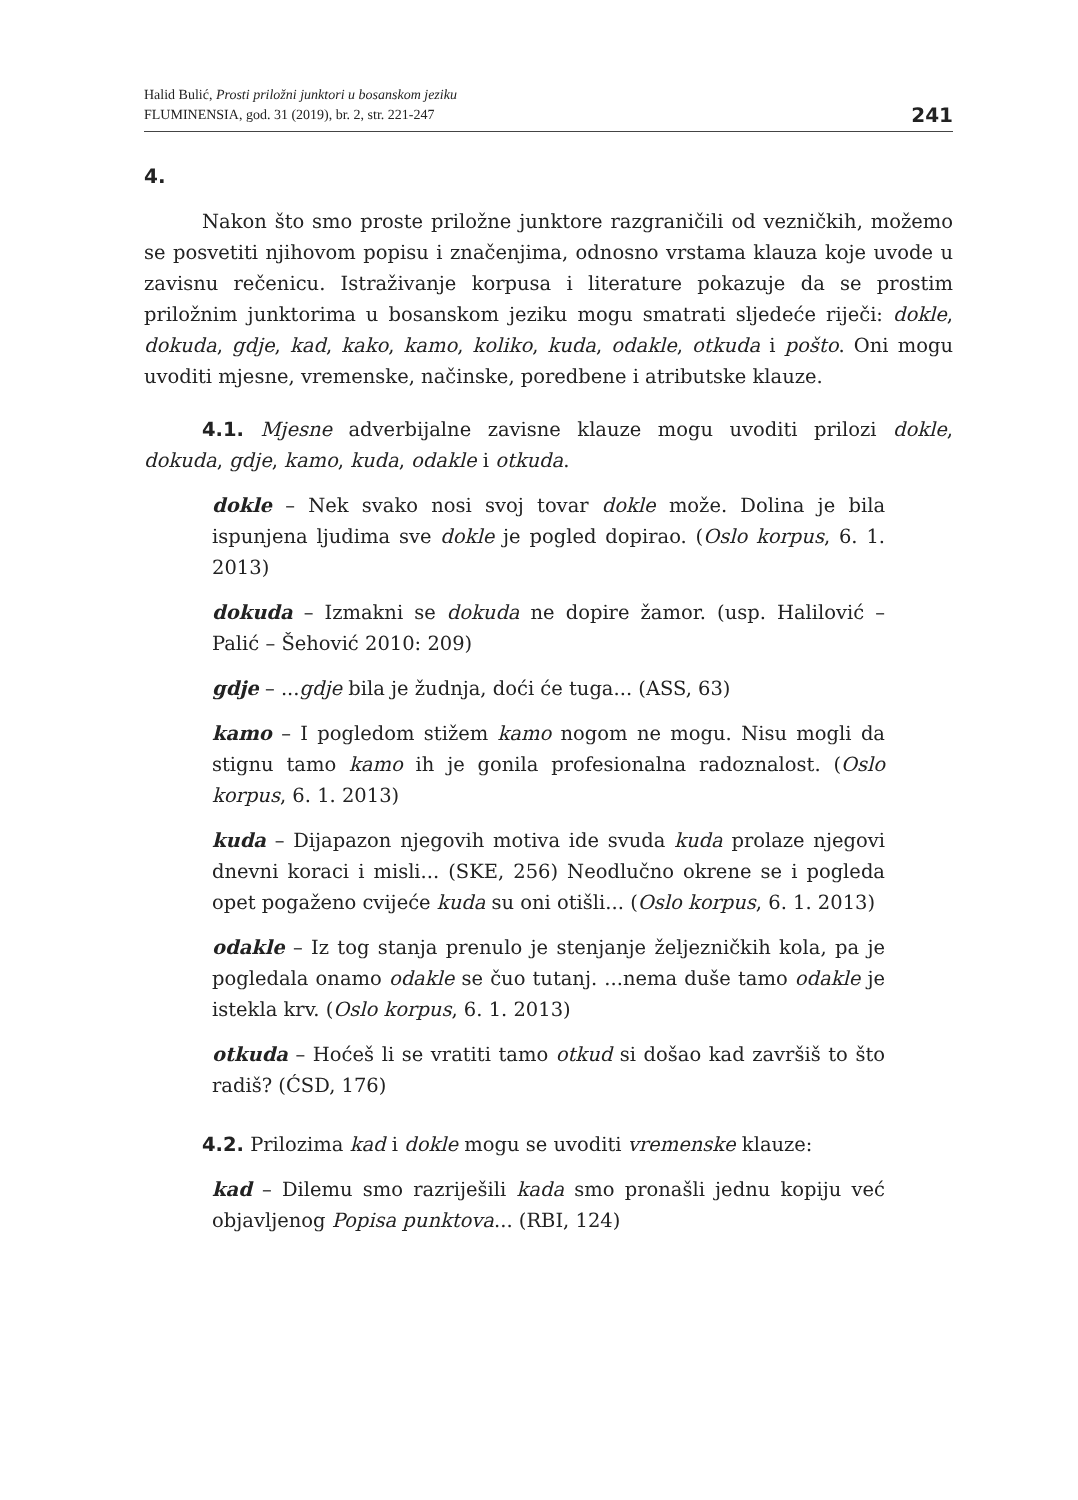Halid Bulić, Prosti priložni junktori u bosanskom jeziku
FLUMINENSIA, god. 31 (2019), br. 2, str. 221-247
241
4.
Nakon što smo proste priložne junktore razgraničili od vezničkih, možemo se posvetiti njihovom popisu i značenjima, odnosno vrstama klauza koje uvode u zavisnu rečenicu. Istraživanje korpusa i literature pokazuje da se prostim priložnim junktorima u bosanskom jeziku mogu smatrati sljedeće riječi: dokle, dokuda, gdje, kad, kako, kamo, koliko, kuda, odakle, otkuda i pošto. Oni mogu uvoditi mjesne, vremenske, načinske, poredbene i atributske klauze.
4.1. Mjesne adverbijalne zavisne klauze mogu uvoditi prilozi dokle, dokuda, gdje, kamo, kuda, odakle i otkuda.
dokle – Nek svako nosi svoj tovar dokle može. Dolina je bila ispunjena ljudima sve dokle je pogled dopirao. (Oslo korpus, 6. 1. 2013)
dokuda – Izmakni se dokuda ne dopire žamor. (usp. Halilović – Palić – Šehović 2010: 209)
gdje – ...gdje bila je žudnja, doći će tuga... (ASS, 63)
kamo – I pogledom stižem kamo nogom ne mogu. Nisu mogli da stignu tamo kamo ih je gonila profesionalna radoznalost. (Oslo korpus, 6. 1. 2013)
kuda – Dijapazon njegovih motiva ide svuda kuda prolaze njegovi dnevni koraci i misli... (SKE, 256) Neodlučno okrene se i pogleda opet pogaženo cvijeće kuda su oni otišli... (Oslo korpus, 6. 1. 2013)
odakle – Iz tog stanja prenulo je stenjanje željezničkih kola, pa je pogledala onamo odakle se čuo tutanj. ...nema duše tamo odakle je istekla krv. (Oslo korpus, 6. 1. 2013)
otkuda – Hoćeš li se vratiti tamo otkud si došao kad završiš to što radiš? (ĆSD, 176)
4.2. Prilozima kad i dokle mogu se uvoditi vremenske klauze:
kad – Dilemu smo razriješili kada smo pronašli jednu kopiju već objavljenog Popisa punktova... (RBI, 124)